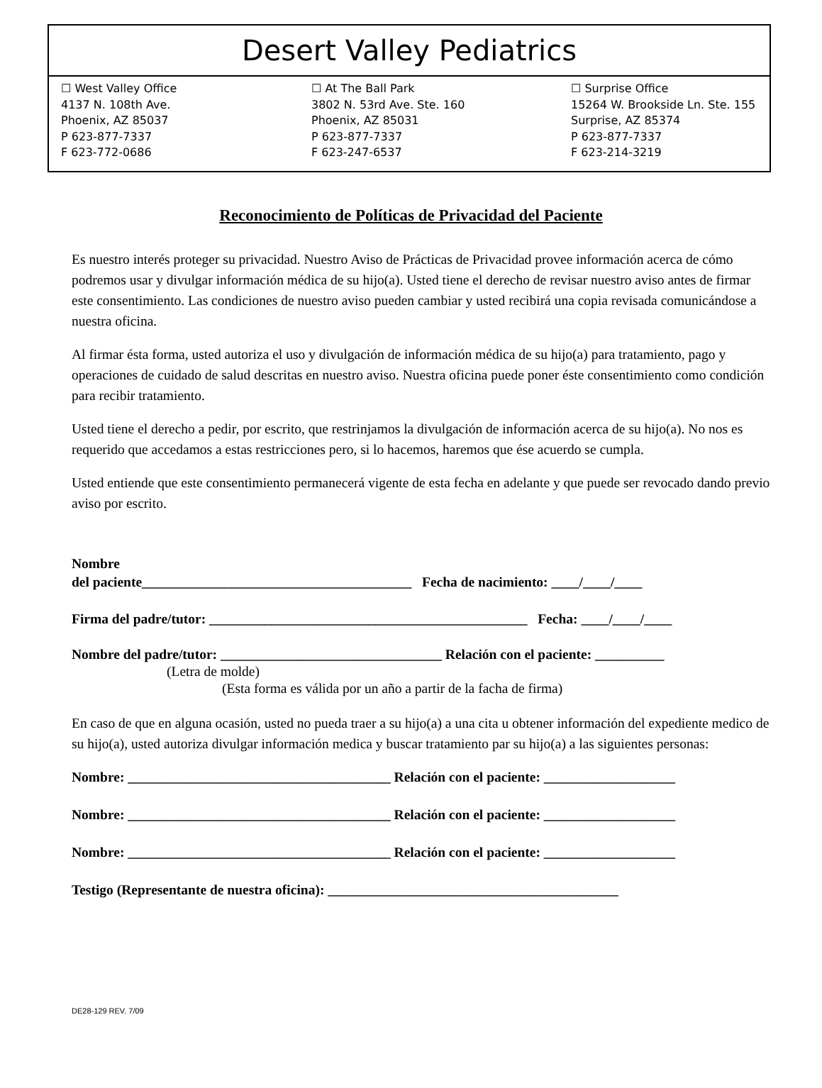Desert Valley Pediatrics
☐ West Valley Office
4137 N. 108th Ave.
Phoenix, AZ 85037
P 623-877-7337
F 623-772-0686
☐ At The Ball Park
3802 N. 53rd Ave. Ste. 160
Phoenix, AZ 85031
P 623-877-7337
F 623-247-6537
☐ Surprise Office
15264 W. Brookside Ln. Ste. 155
Surprise, AZ 85374
P 623-877-7337
F 623-214-3219
Reconocimiento de Políticas de Privacidad del Paciente
Es nuestro interés proteger su privacidad. Nuestro Aviso de Prácticas de Privacidad provee información acerca de cómo podremos usar y divulgar información médica de su hijo(a). Usted tiene el derecho de revisar nuestro aviso antes de firmar este consentimiento. Las condiciones de nuestro aviso pueden cambiar y usted recibirá una copia revisada comunicándose a nuestra oficina.
Al firmar ésta forma, usted autoriza el uso y divulgación de información médica de su hijo(a) para tratamiento, pago y operaciones de cuidado de salud descritas en nuestro aviso. Nuestra oficina puede poner éste consentimiento como condición para recibir tratamiento.
Usted tiene el derecho a pedir, por escrito, que restrinjamos la divulgación de información acerca de su hijo(a). No nos es requerido que accedamos a estas restricciones pero, si lo hacemos, haremos que ése acuerdo se cumpla.
Usted entiende que este consentimiento permanecerá vigente de esta fecha en adelante y que puede ser revocado dando previo aviso por escrito.
Nombre
del paciente_______________________________________ Fecha de nacimiento: ____/____/____
Firma del padre/tutor: ______________________________________________ Fecha: ____/____/____
Nombre del padre/tutor: ________________________________ Relación con el paciente: __________
(Letra de molde)
(Esta forma es válida por un año a partir de la facha de firma)
En caso de que en alguna ocasión, usted no pueda traer a su hijo(a) a una cita u obtener información del expediente medico de su hijo(a), usted autoriza divulgar información medica y buscar tratamiento par su hijo(a) a las siguientes personas:
Nombre: ______________________________________ Relación con el paciente: ___________________
Nombre: ______________________________________ Relación con el paciente: ___________________
Nombre: ______________________________________ Relación con el paciente: ___________________
Testigo (Representante de nuestra oficina): __________________________________________
DE28-129 REV. 7/09